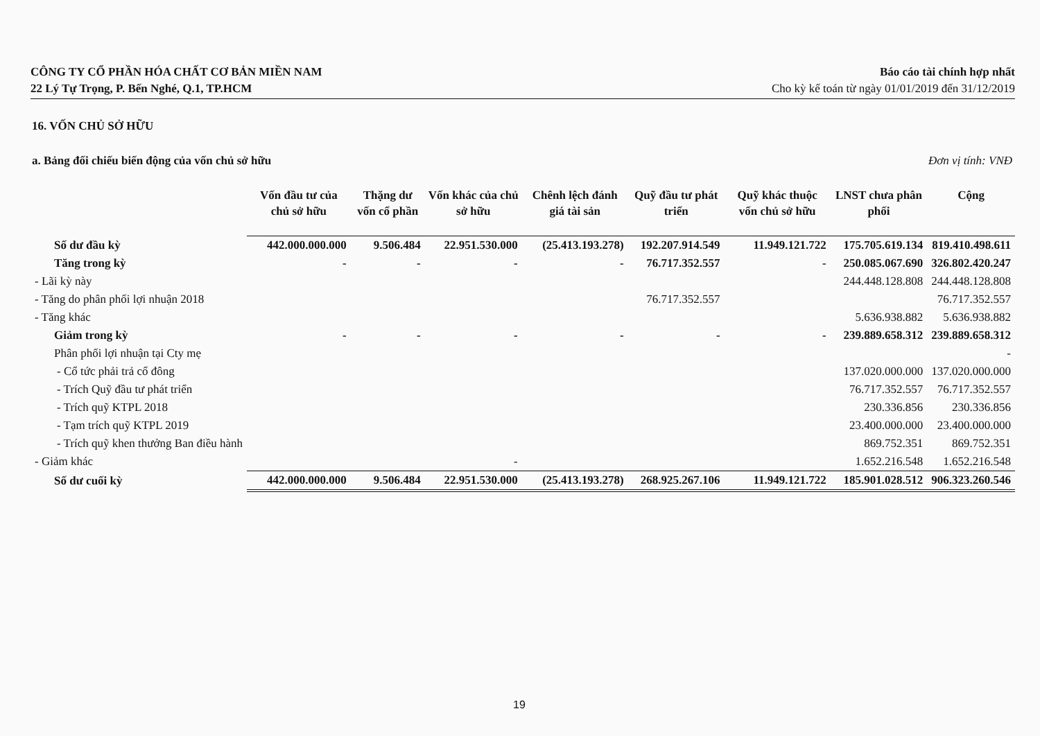CÔNG TY CỔ PHẦN HÓA CHẤT CƠ BẢN MIỀN NAM
22 Lý Tự Trọng, P. Bến Nghé, Q.1, TP.HCM
Báo cáo tài chính hợp nhất
Cho kỳ kế toán từ ngày 01/01/2019 đến 31/12/2019
16. VỐN CHỦ SỞ HỮU
a. Bảng đối chiếu biến động của vốn chủ sở hữu Đơn vị tính: VNĐ
| | Vốn đầu tư của chủ sở hữu | Thặng dư vốn cổ phần | Vốn khác của chủ sở hữu | Chênh lệch đánh giá tài sản | Quỹ đầu tư phát triển | Quỹ khác thuộc vốn chủ sở hữu | LNST chưa phân phối | Cộng |
| --- | --- | --- | --- | --- | --- | --- | --- | --- |
| Số dư đầu kỳ | 442.000.000.000 | 9.506.484 | 22.951.530.000 | (25.413.193.278) | 192.207.914.549 | 11.949.121.722 | 175.705.619.134 | 819.410.498.611 |
| Tăng trong kỳ | - | - | - | - | 76.717.352.557 | - | 250.085.067.690 | 326.802.420.247 |
| - Lãi kỳ này | | | | | | | 244.448.128.808 | 244.448.128.808 |
| - Tăng do phân phối lợi nhuận 2018 | | | | | 76.717.352.557 | | | 76.717.352.557 |
| - Tăng khác | | | | | | | 5.636.938.882 | 5.636.938.882 |
| Giảm trong kỳ | - | - | - | - | - | - | 239.889.658.312 | 239.889.658.312 |
| Phân phối lợi nhuận tại Cty mẹ | | | | | | | | - |
| - Cổ tức phải trả cổ đông | | | | | | | 137.020.000.000 | 137.020.000.000 |
| - Trích Quỹ đầu tư phát triển | | | | | | | 76.717.352.557 | 76.717.352.557 |
| - Trích quỹ KTPL 2018 | | | | | | | 230.336.856 | 230.336.856 |
| - Tạm trích quỹ KTPL 2019 | | | | | | | 23.400.000.000 | 23.400.000.000 |
| - Trích quỹ khen thưởng Ban điều hành | | | | | | | 869.752.351 | 869.752.351 |
| - Giảm khác | | | - | | | | 1.652.216.548 | 1.652.216.548 |
| Số dư cuối kỳ | 442.000.000.000 | 9.506.484 | 22.951.530.000 | (25.413.193.278) | 268.925.267.106 | 11.949.121.722 | 185.901.028.512 | 906.323.260.546 |
19